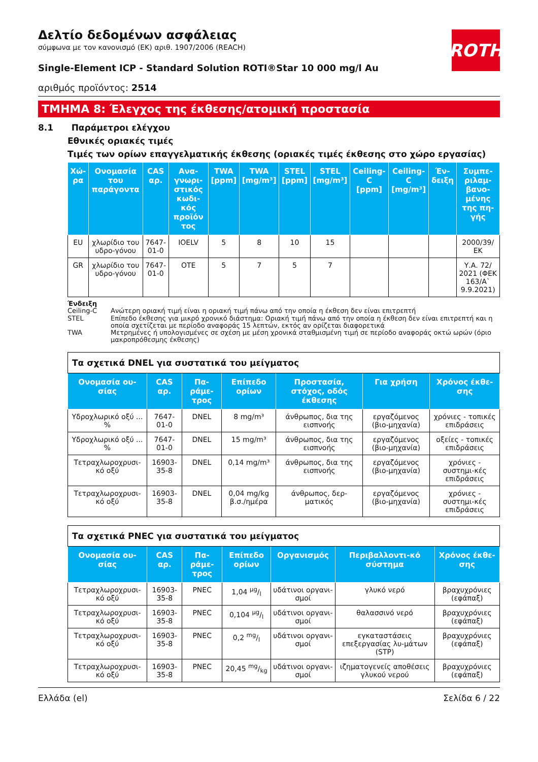ROTH
Δελτίο δεδομένων ασφάλειας
σύμφωνα με τον κανονισμό (ΕΚ) αριθ. 1907/2006 (REACH)
Single-Element ICP - Standard Solution ROTI®Star 10 000 mg/l Au
αριθμός προϊόντος: 2514
ΤΜΗΜΑ 8: Έλεγχος της έκθεσης/ατομική προστασία
8.1 Παράμετροι ελέγχου
Εθνικές οριακές τιμές
Τιμές των ορίων επαγγελματικής έκθεσης (οριακές τιμές έκθεσης στο χώρο εργασίας)
| Χώ-ρα | Ονομασία του παράγοντα | CAS αρ. | Ανα-γνωρι-στικός κωδι-κός προϊόν τος | TWA [ppm] | TWA [mg/m³] | STEL [ppm] | STEL [mg/m³] | Ceiling-C [ppm] | Ceiling-C [mg/m³] | Έν-δειξη | Συμπε-ριλαμ-βανο-μένης της πη-γής |
| --- | --- | --- | --- | --- | --- | --- | --- | --- | --- | --- | --- |
| EU | χλωρίδιο του υδρο-γόνου | 7647-01-0 | IOELV | 5 | 8 | 10 | 15 | | | | 2000/39/ ΕΚ |
| GR | χλωρίδιο του υδρο-γόνου | 7647-01-0 | OTE | 5 | 7 | 5 | 7 | | | | Υ.Α. 72/ 2021 (ΦΕΚ 163/Α` 9.9.2021) |
Ένδειξη
Ceiling-C Ανώτερη οριακή τιμή είναι η οριακή τιμή πάνω από την οποία η έκθεση δεν είναι επιτρεπτή
STEL Επίπεδο έκθεσης για μικρό χρονικό διάστημα: Οριακή τιμή πάνω από την οποία η έκθεση δεν είναι επιτρεπτή και η οποία σχετίζεται με περίοδο αναφοράς 15 λεπτών, εκτός αν ορίζεται διαφορετικά
TWA Μετρημένες ή υπολογισμένες σε σχέση με μέση χρονικά σταθμισμένη τιμή σε περίοδο αναφοράς οκτώ ωρών (όριο μακροπρόθεσμης έκθεσης)
| Τα σχετικά DNEL για συστατικά του μείγματος | | | | | | |
| Ονομασία ου-σίας | CAS αρ. | Πα-ράμε-τρος | Επίπεδο ορίων | Προστασία, στόχος, οδός έκθεσης | Για χρήση | Χρόνος έκθε-σης |
| Υδροχλωρικό οξύ ... % | 7647-01-0 | DNEL | 8 mg/m³ | άνθρωπος, δια της εισπνοής | εργαζόμενος (βιο-μηχανία) | χρόνιες - τοπικές επιδράσεις |
| Υδροχλωρικό οξύ ... % | 7647-01-0 | DNEL | 15 mg/m³ | άνθρωπος, δια της εισπνοής | εργαζόμενος (βιο-μηχανία) | οξείες - τοπικές επιδράσεις |
| Τετραχλωροχρυσι-κό οξύ | 16903-35-8 | DNEL | 0,14 mg/m³ | άνθρωπος, δια της εισπνοής | εργαζόμενος (βιο-μηχανία) | χρόνιες - συστημι-κές επιδράσεις |
| Τετραχλωροχρυσι-κό οξύ | 16903-35-8 | DNEL | 0,04 mg/kg β.σ./ημέρα | άνθρωπος, δερ-ματικός | εργαζόμενος (βιο-μηχανία) | χρόνιες - συστημι-κές επιδράσεις |
| Τα σχετικά PNEC για συστατικά του μείγματος | | | | | | |
| Ονομασία ου-σίας | CAS αρ. | Πα-ράμε-τρος | Επίπεδο ορίων | Οργανισμός | Περιβαλλοντι-κό σύστημα | Χρόνος έκθε-σης |
| Τετραχλωροχρυσι-κό οξύ | 16903-35-8 | PNEC | 1,04 µg/l | υδάτινοι οργανι-σμοί | γλυκό νερό | βραχυχρόνιες (εφάπαξ) |
| Τετραχλωροχρυσι-κό οξύ | 16903-35-8 | PNEC | 0,104 µg/l | υδάτινοι οργανι-σμοί | θαλασσινό νερό | βραχυχρόνιες (εφάπαξ) |
| Τετραχλωροχρυσι-κό οξύ | 16903-35-8 | PNEC | 0,2 mg/l | υδάτινοι οργανι-σμοί | εγκαταστάσεις επεξεργασίας λυ-μάτων (STP) | βραχυχρόνιες (εφάπαξ) |
| Τετραχλωροχρυσι-κό οξύ | 16903-35-8 | PNEC | 20,45 mg/kg | υδάτινοι οργανι-σμοί | ιζηματογενείς αποθέσεις γλυκού νερού | βραχυχρόνιες (εφάπαξ) |
Ελλάδα (el) Σελίδα 6 / 22